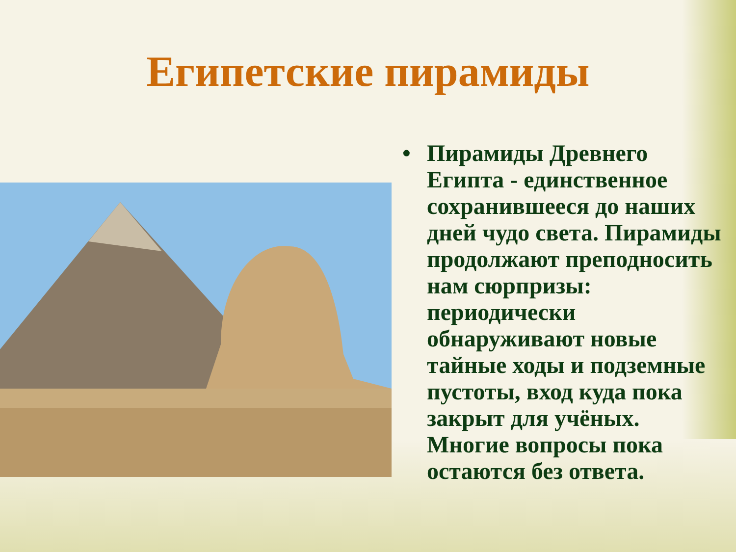Египетские пирамиды
• Пирамиды Древнего Египта - единственное сохранившееся до наших дней чудо света. Пирамиды продолжают преподносить нам сюрпризы: периодически обнаруживают новые тайные ходы и подземные пустоты, вход куда пока закрыт для учёных. Многие вопросы пока остаются без ответа.